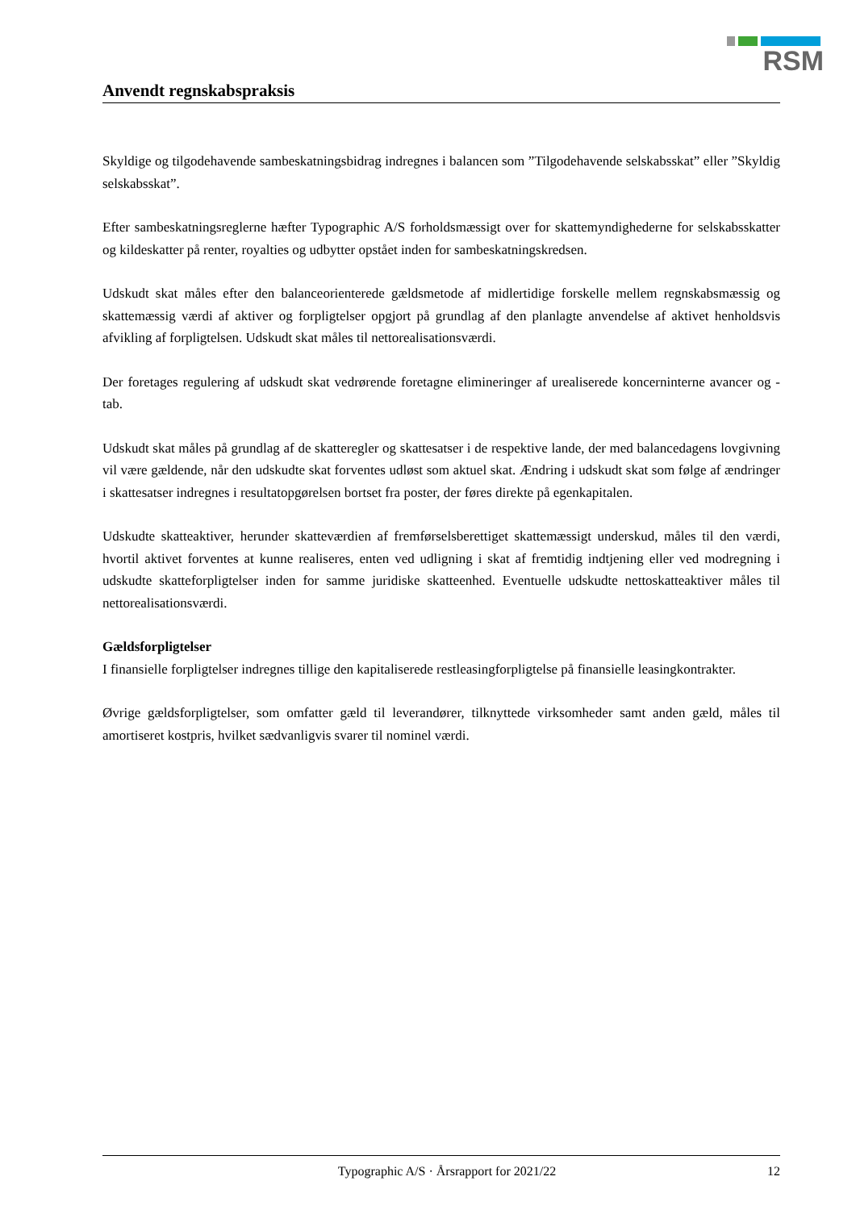RSM
Anvendt regnskabspraksis
Skyldige og tilgodehavende sambeskatningsbidrag indregnes i balancen som ”Tilgodehavende selskabsskat” eller ”Skyldig selskabsskat”.
Efter sambeskatningsreglerne hæfter Typographic A/S forholdsmæssigt over for skattemyndighederne for selskabsskatter og kildeskatter på renter, royalties og udbytter opstået inden for sambeskatningskredsen.
Udskudt skat måles efter den balanceorienterede gældsmetode af midlertidige forskelle mellem regnskabsmæssig og skattemæssig værdi af aktiver og forpligtelser opgjort på grundlag af den planlagte anvendelse af aktivet henholdsvis afvikling af forpligtelsen. Udskudt skat måles til nettorealisationsværdi.
Der foretages regulering af udskudt skat vedrørende foretagne elimineringer af urealiserede koncerninterne avancer og -tab.
Udskudt skat måles på grundlag af de skatteregler og skattesatser i de respektive lande, der med balancedagens lovgivning vil være gældende, når den udskudte skat forventes udløst som aktuel skat. Ændring i udskudt skat som følge af ændringer i skattesatser indregnes i resultatopgørelsen bortset fra poster, der føres direkte på egenkapitalen.
Udskudte skatteaktiver, herunder skatteværdien af fremførselsberettiget skattemæssigt underskud, måles til den værdi, hvortil aktivet forventes at kunne realiseres, enten ved udligning i skat af fremtidig indtjening eller ved modregning i udskudte skatteforpligtelser inden for samme juridiske skatteenhed. Eventuelle udskudte nettoskatteaktiver måles til nettorealisationsværdi.
Gældsforpligtelser
I finansielle forpligtelser indregnes tillige den kapitaliserede restleasingforpligtelse på finansielle leasingkontrakter.
Øvrige gældsforpligtelser, som omfatter gæld til leverandører, tilknyttede virksomheder samt anden gæld, måles til amortiseret kostpris, hvilket sædvanligvis svarer til nominel værdi.
Typographic A/S · Årsrapport for 2021/22 12